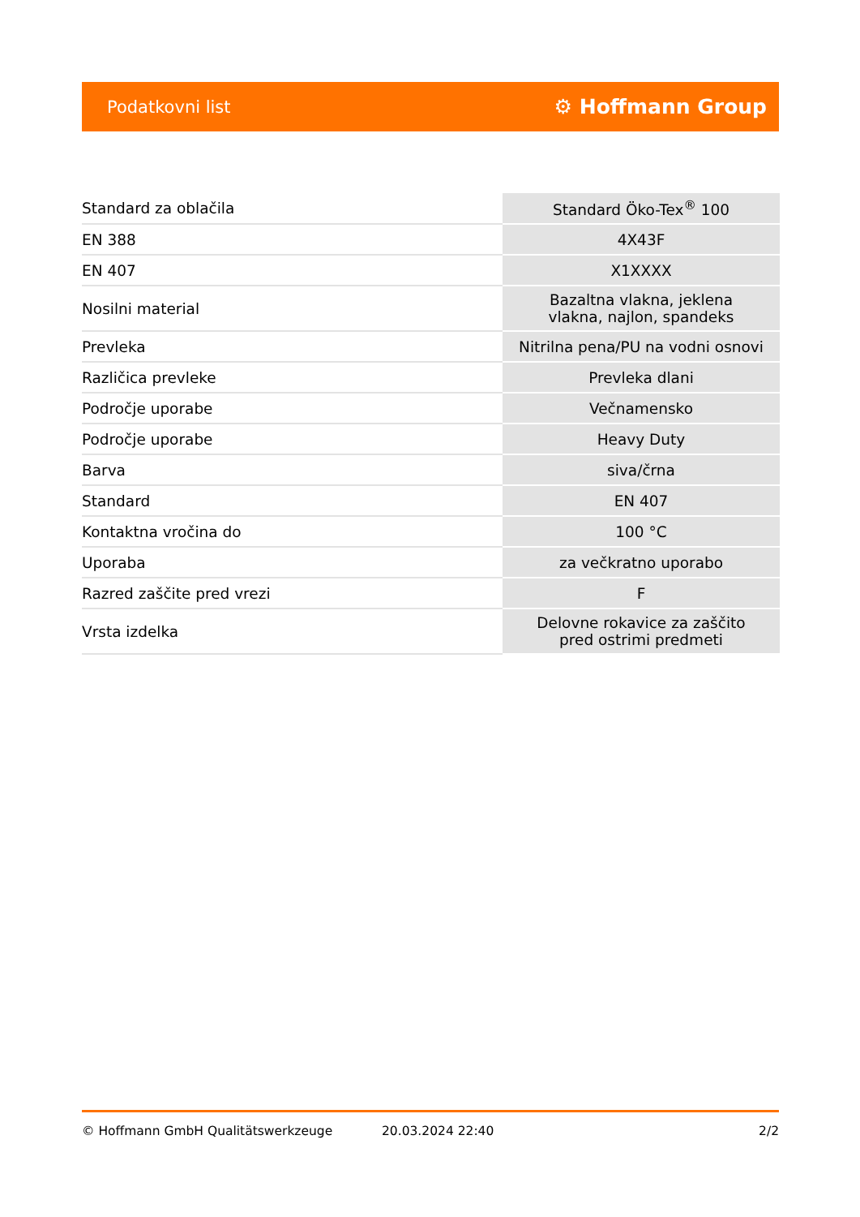Podatkovni list ⚙ Hoffmann Group
| Standard za oblačila | Standard Öko-Tex<sup>®</sup> 100 |
| EN 388 | 4X43F |
| EN 407 | X1XXXX |
| Nosilni material | Bazaltna vlakna, jeklena vlakna, najlon, spandeks |
| Prevleka | Nitrilna pena/PU na vodni osnovi |
| Različica prevleke | Prevleka dlani |
| Področje uporabe | Večnamensko |
| Področje uporabe | Heavy Duty |
| Barva | siva/črna |
| Standard | EN 407 |
| Kontaktna vročina do | 100 °C |
| Uporaba | za večkratno uporabo |
| Razred zaščite pred vrezi | F |
| Vrsta izdelka | Delovne rokavice za zaščito pred ostrimi predmeti |
© Hoffmann GmbH Qualitätswerkzeuge 20.03.2024 22:40 2/2